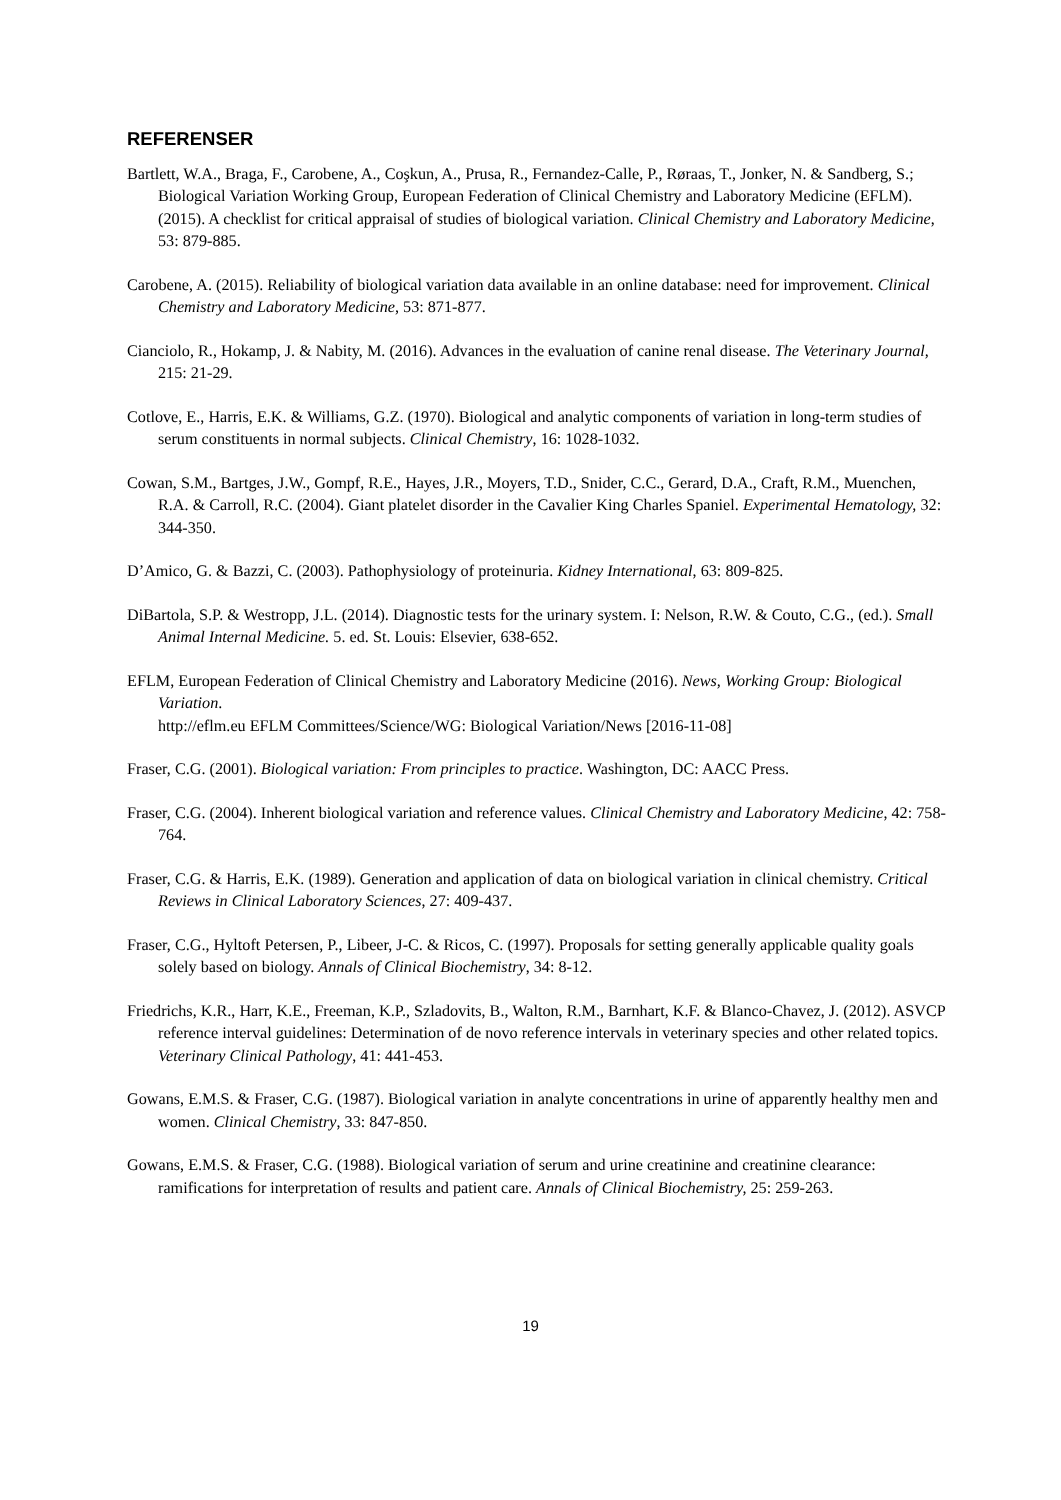REFERENSER
Bartlett, W.A., Braga, F., Carobene, A., Coşkun, A., Prusa, R., Fernandez-Calle, P., Røraas, T., Jonker, N. & Sandberg, S.; Biological Variation Working Group, European Federation of Clinical Chemistry and Laboratory Medicine (EFLM). (2015). A checklist for critical appraisal of studies of biological variation. Clinical Chemistry and Laboratory Medicine, 53: 879-885.
Carobene, A. (2015). Reliability of biological variation data available in an online database: need for improvement. Clinical Chemistry and Laboratory Medicine, 53: 871-877.
Cianciolo, R., Hokamp, J. & Nabity, M. (2016). Advances in the evaluation of canine renal disease. The Veterinary Journal, 215: 21-29.
Cotlove, E., Harris, E.K. & Williams, G.Z. (1970). Biological and analytic components of variation in long-term studies of serum constituents in normal subjects. Clinical Chemistry, 16: 1028-1032.
Cowan, S.M., Bartges, J.W., Gompf, R.E., Hayes, J.R., Moyers, T.D., Snider, C.C., Gerard, D.A., Craft, R.M., Muenchen, R.A. & Carroll, R.C. (2004). Giant platelet disorder in the Cavalier King Charles Spaniel. Experimental Hematology, 32: 344-350.
D’Amico, G. & Bazzi, C. (2003). Pathophysiology of proteinuria. Kidney International, 63: 809-825.
DiBartola, S.P. & Westropp, J.L. (2014). Diagnostic tests for the urinary system. I: Nelson, R.W. & Couto, C.G., (ed.). Small Animal Internal Medicine. 5. ed. St. Louis: Elsevier, 638-652.
EFLM, European Federation of Clinical Chemistry and Laboratory Medicine (2016). News, Working Group: Biological Variation.
http://eflm.eu EFLM Committees/Science/WG: Biological Variation/News [2016-11-08]
Fraser, C.G. (2001). Biological variation: From principles to practice. Washington, DC: AACC Press.
Fraser, C.G. (2004). Inherent biological variation and reference values. Clinical Chemistry and Laboratory Medicine, 42: 758-764.
Fraser, C.G. & Harris, E.K. (1989). Generation and application of data on biological variation in clinical chemistry. Critical Reviews in Clinical Laboratory Sciences, 27: 409-437.
Fraser, C.G., Hyltoft Petersen, P., Libeer, J-C. & Ricos, C. (1997). Proposals for setting generally applicable quality goals solely based on biology. Annals of Clinical Biochemistry, 34: 8-12.
Friedrichs, K.R., Harr, K.E., Freeman, K.P., Szladovits, B., Walton, R.M., Barnhart, K.F. & Blanco-Chavez, J. (2012). ASVCP reference interval guidelines: Determination of de novo reference intervals in veterinary species and other related topics. Veterinary Clinical Pathology, 41: 441-453.
Gowans, E.M.S. & Fraser, C.G. (1987). Biological variation in analyte concentrations in urine of apparently healthy men and women. Clinical Chemistry, 33: 847-850.
Gowans, E.M.S. & Fraser, C.G. (1988). Biological variation of serum and urine creatinine and creatinine clearance: ramifications for interpretation of results and patient care. Annals of Clinical Biochemistry, 25: 259-263.
19